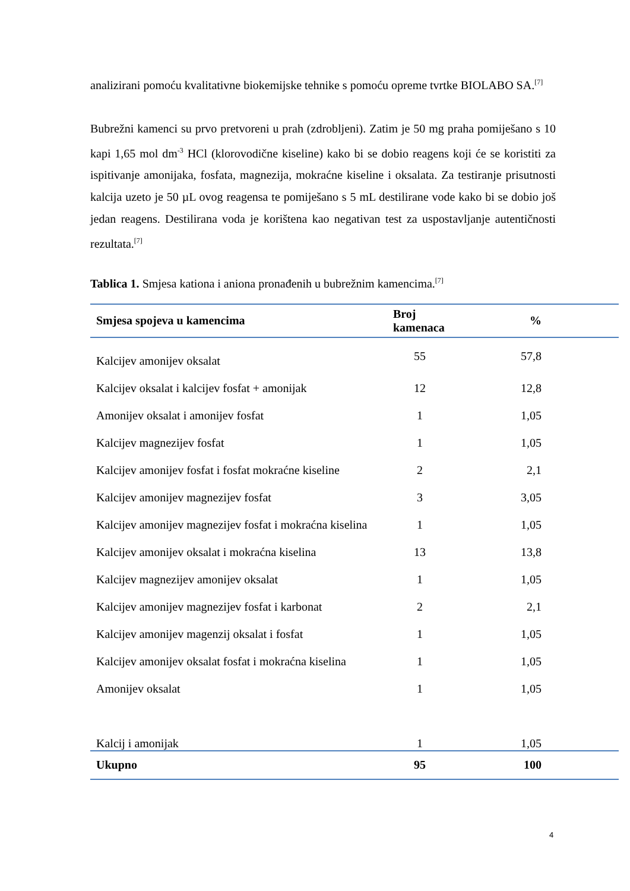analizirani pomoću kvalitativne biokemijske tehnike s pomoću opreme tvrtke BIOLABO SA.<sup>[7]</sup>
Bubrežni kamenci su prvo pretvoreni u prah (zdrobljeni). Zatim je 50 mg praha pomiješano s 10 kapi 1,65 mol dm<sup>-3</sup> HCl (klorovodične kiseline) kako bi se dobio reagens koji će se koristiti za ispitivanje amonijaka, fosfata, magnezija, mokraćne kiseline i oksalata. Za testiranje prisutnosti kalcija uzeto je 50 µL ovog reagensa te pomiješano s 5 mL destilirane vode kako bi se dobio još jedan reagens. Destilirana voda je korištena kao negativan test za uspostavljanje autentičnosti rezultata.<sup>[7]</sup>
Tablica 1. Smjesa kationa i aniona pronađenih u bubrežnim kamencima.<sup>[7]</sup>
| Smjesa spojeva u kamencima | Broj kamenaca | % |
| --- | --- | --- |
| Kalcijev amonijev oksalat | 55 | 57,8 |
| Kalcijev oksalat i kalcijev fosfat + amonijak | 12 | 12,8 |
| Amonijev oksalat i amonijev fosfat | 1 | 1,05 |
| Kalcijev magnezijev fosfat | 1 | 1,05 |
| Kalcijev amonijev fosfat i fosfat mokraćne kiseline | 2 | 2,1 |
| Kalcijev amonijev magnezijev fosfat | 3 | 3,05 |
| Kalcijev amonijev magnezijev fosfat i mokraćna kiselina | 1 | 1,05 |
| Kalcijev amonijev oksalat i mokraćna kiselina | 13 | 13,8 |
| Kalcijev magnezijev amonijev oksalat | 1 | 1,05 |
| Kalcijev amonijev magnezijev fosfat i karbonat | 2 | 2,1 |
| Kalcijev amonijev magenzij oksalat i fosfat | 1 | 1,05 |
| Kalcijev amonijev oksalat fosfat i mokraćna kiselina | 1 | 1,05 |
| Amonijev oksalat | 1 | 1,05 |
| Kalcij i amonijak | 1 | 1,05 |
| Ukupno | 95 | 100 |
4